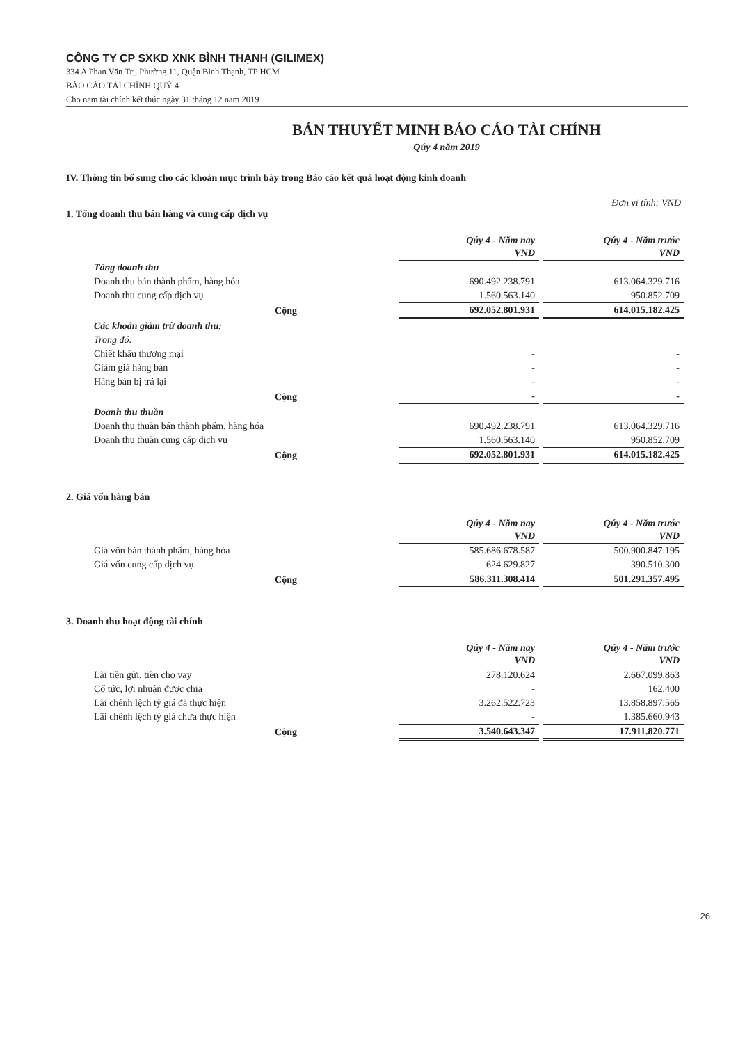CÔNG TY CP SXKD XNK BÌNH THẠNH (GILIMEX)
334 A Phan Văn Trị, Phường 11, Quận Bình Thạnh, TP HCM
BÁO CÁO TÀI CHÍNH QUÝ 4
Cho năm tài chính kết thúc ngày 31 tháng 12 năm 2019
BẢN THUYẾT MINH BÁO CÁO TÀI CHÍNH
Qúy 4 năm 2019
IV. Thông tin bổ sung cho các khoản mục trình bày trong Báo cáo kết quả hoạt động kinh doanh
Đơn vị tính: VND
1. Tổng doanh thu bán hàng và cung cấp dịch vụ
| | Qúy 4 - Năm nay VND | Qúy 4 - Năm trước VND |
| Tổng doanh thu | | |
| Doanh thu bán thành phẩm, hàng hóa | 690.492.238.791 | 613.064.329.716 |
| Doanh thu cung cấp dịch vụ | 1.560.563.140 | 950.852.709 |
| Cộng | 692.052.801.931 | 614.015.182.425 |
| Các khoản giảm trừ doanh thu: | | |
| Trong đó: | | |
| Chiết khấu thương mại | - | - |
| Giảm giá hàng bán | - | - |
| Hàng bán bị trả lại | - | - |
| Cộng | - | - |
| Doanh thu thuần | | |
| Doanh thu thuần bán thành phẩm, hàng hóa | 690.492.238.791 | 613.064.329.716 |
| Doanh thu thuần cung cấp dịch vụ | 1.560.563.140 | 950.852.709 |
| Cộng | 692.052.801.931 | 614.015.182.425 |
2. Giá vốn hàng bán
| | Qúy 4 - Năm nay VND | Qúy 4 - Năm trước VND |
| Giá vốn bán thành phẩm, hàng hóa | 585.686.678.587 | 500.900.847.195 |
| Giá vốn cung cấp dịch vụ | 624.629.827 | 390.510.300 |
| Cộng | 586.311.308.414 | 501.291.357.495 |
3. Doanh thu hoạt động tài chính
| | Qúy 4 - Năm nay VND | Qúy 4 - Năm trước VND |
| Lãi tiền gửi, tiền cho vay | 278.120.624 | 2.667.099.863 |
| Cổ tức, lợi nhuận được chia | - | 162.400 |
| Lãi chênh lệch tỷ giá đã thực hiện | 3.262.522.723 | 13.858.897.565 |
| Lãi chênh lệch tỷ giá chưa thực hiện | - | 1.385.660.943 |
| Cộng | 3.540.643.347 | 17.911.820.771 |
26